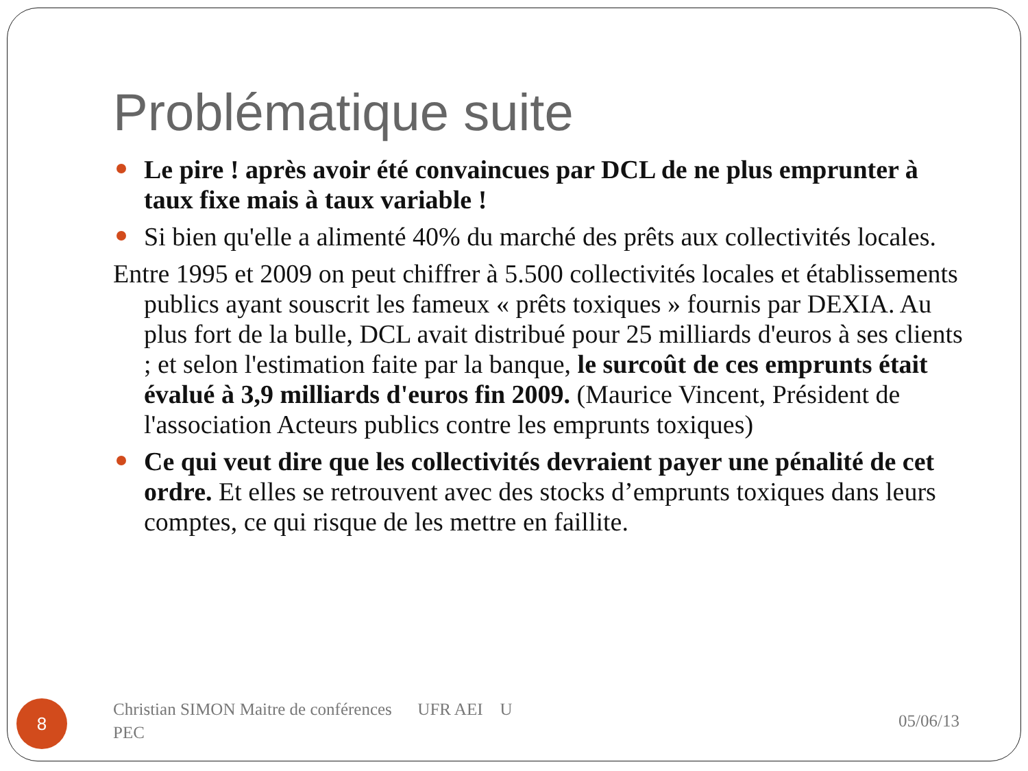Problématique suite
Le pire ! après avoir été convaincues par DCL de ne plus emprunter à taux fixe mais à taux variable !
Si bien qu'elle a alimenté 40% du marché des prêts aux collectivités locales.
Entre 1995 et 2009 on peut chiffrer à 5.500 collectivités locales et établissements publics ayant souscrit les fameux « prêts toxiques » fournis par DEXIA. Au plus fort de la bulle, DCL avait distribué pour 25 milliards d'euros à ses clients ; et selon l'estimation faite par la banque, le surcoût de ces emprunts était évalué à 3,9 milliards d'euros fin 2009. (Maurice Vincent, Président de l'association Acteurs publics contre les emprunts toxiques)
Ce qui veut dire que les collectivités devraient payer une pénalité de cet ordre. Et elles se retrouvent avec des stocks d’emprunts toxiques dans leurs comptes, ce qui risque de les mettre en faillite.
8
Christian SIMON Maitre de conférences UFR AEI U PEC
05/06/13